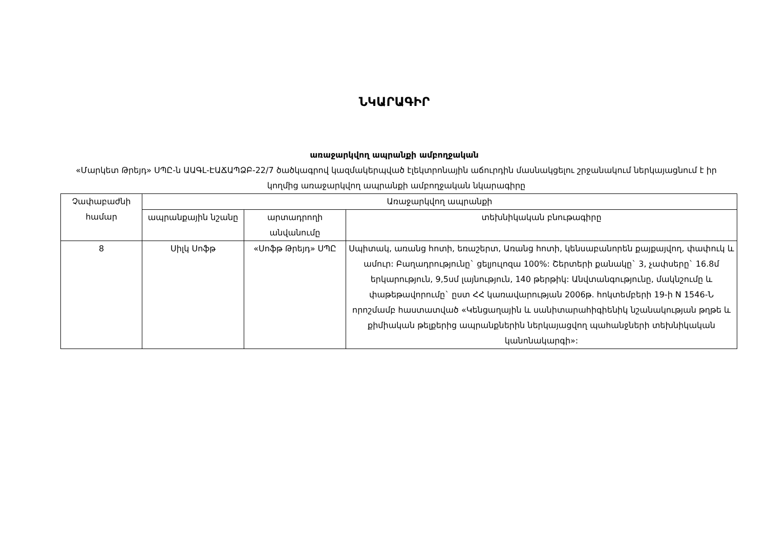ՆԿԱՐԱԳԻՐ
առաջարկվող ապրանքի ամբողջական
«Մարկետ Թրեյդ» ՍՊԸ-ն ԱԱԳԼ-ԷԱՃԱՊՁԲ-22/7 ծածկագրով կազմակերպված էլեկտրոնային աճուրդին մասնակցելու շրջանակում ներկայացնում է իր կողմից առաջարկվող ապրանքի ամբողջական նկարագիրը
| Չափաբաժնի համար | Առաջարկվող ապրանքի | | |
| --- | --- | --- | --- |
| | ապրանքային նշանը | արտադրողի անվանումը | տեխնիկական բնութագիրը |
| 8 | Սիլկ Սոֆթ | «Սոֆթ Թրեյդ» ՍՊԸ | Սպիտակ, առանց հոտի, եռաշերտ, Առանց հոտի, կենսաբանորեն քայքայվող, փափուկ և ամուր: Բաղադրությունը` ցելյուլոզա 100%: Շերտերի քանակը` 3, չափսերը` 16.8մ երկարություն, 9,5սմ լայնություն, 140 թերթիկ: Անվտանգությունը, մակնշումը և փաթեթավորումը` ըստ ՀՀ կառավարության 2006թ. հոկտեմբերի 19-ի N 1546-Ն որոշմամբ հաստատված «Կենցաղային և սանիտարահիգիենիկ նշանակության թղթե և քիմիական թելքերից ապրանքներին ներկայացվող պահանջների տեխնիկական կանոնակարգի»: |